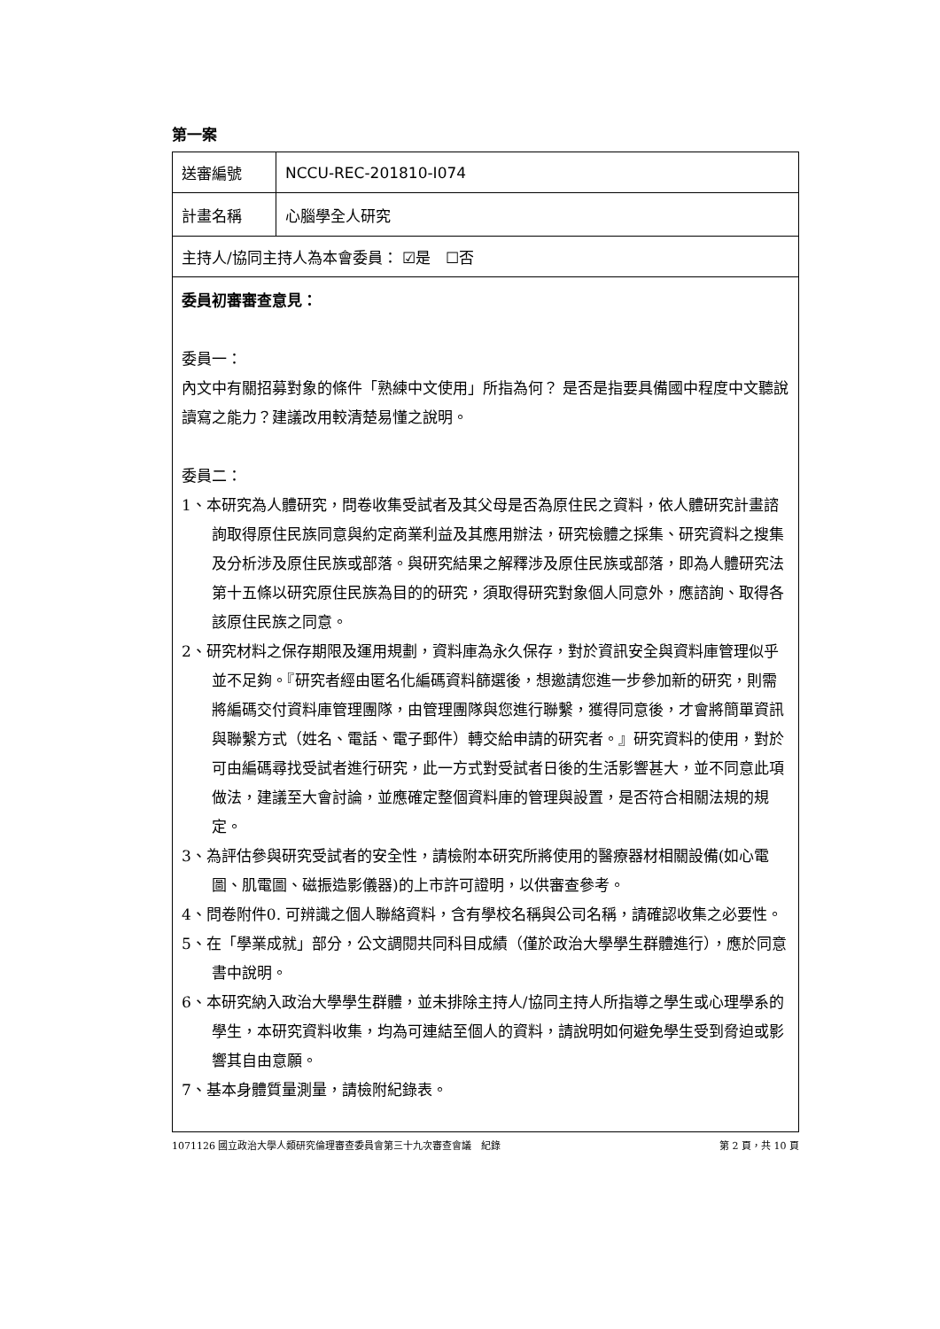第一案
| 送審編號 | NCCU-REC-201810-I074 |
| 計畫名稱 | 心腦學全人研究 |
| 主持人/協同主持人為本會委員： ☑是 ☐否 | |
| 委員初審審查意見： 委員一： 內文中有關招募對象的條件「熟練中文使用」所指為何？ 是否是指要具備國中程度中文聽說讀寫之能力？建議改用較清楚易懂之說明。 委員二： 1、本研究為人體研究，問卷收集受試者及其父母是否為原住民之資料，依人體研究計畫諮詢取得原住民族同意與約定商業利益及其應用辦法，研究檢體之採集、研究資料之搜集及分析涉及原住民族或部落。與研究結果之解釋涉及原住民族或部落，即為人體研究法第十五條以研究原住民族為目的的研究，須取得研究對象個人同意外，應諮詢、取得各該原住民族之同意。 2、研究材料之保存期限及運用規劃，資料庫為永久保存，對於資訊安全與資料庫管理似乎並不足夠。『研究者經由匿名化編碼資料篩選後，想邀請您進一步參加新的研究，則需將編碼交付資料庫管理團隊，由管理團隊與您進行聯繫，獲得同意後，才會將簡單資訊與聯繫方式（姓名、電話、電子郵件）轉交給申請的研究者。』研究資料的使用，對於可由編碼尋找受試者進行研究，此一方式對受試者日後的生活影響甚大，並不同意此項做法，建議至大會討論，並應確定整個資料庫的管理與設置，是否符合相關法規的規定。 3、為評估參與研究受試者的安全性，請檢附本研究所將使用的醫療器材相關設備(如心電圖、肌電圖、磁振造影儀器)的上市許可證明，以供審查參考。 4、問卷附件0. 可辨識之個人聯絡資料，含有學校名稱與公司名稱，請確認收集之必要性。 5、在「學業成就」部分，公文調閱共同科目成績（僅於政治大學學生群體進行），應於同意書中說明。 6、本研究納入政治大學學生群體，並未排除主持人/協同主持人所指導之學生或心理學系的學生，本研究資料收集，均為可連結至個人的資料，請說明如何避免學生受到脅迫或影響其自由意願。 7、基本身體質量測量，請檢附紀錄表。 | |
1071126 國立政治大學人類研究倫理審查委員會第三十九次審查會議　紀錄 第 2 頁，共 10 頁